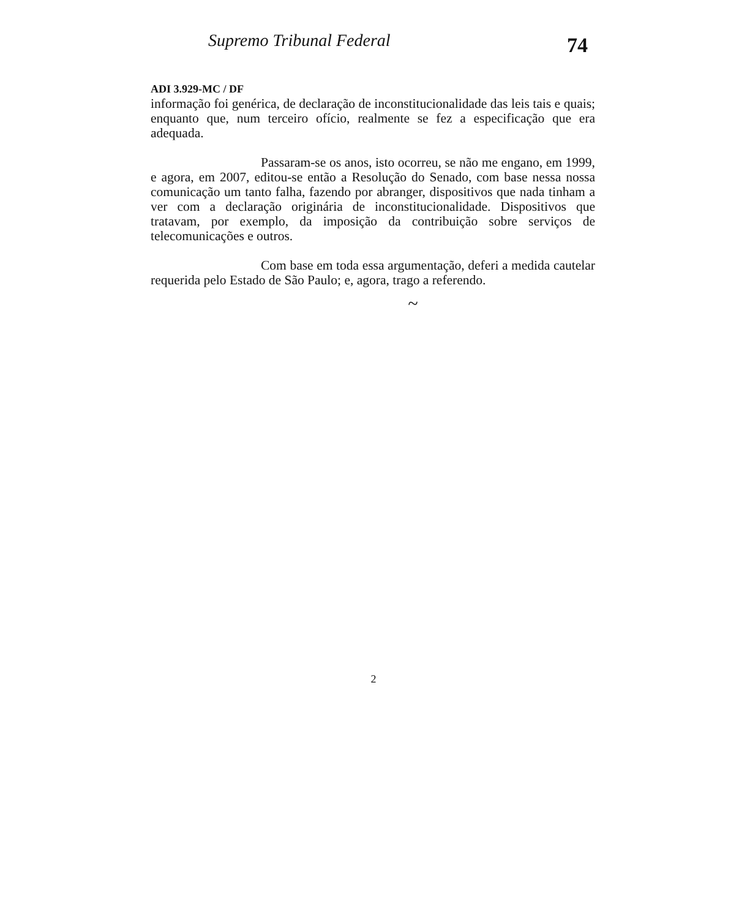Supremo Tribunal Federal
74
ADI 3.929-MC / DF
informação foi genérica, de declaração de inconstitucionalidade das leis tais e quais; enquanto que, num terceiro ofício, realmente se fez a especificação que era adequada.
Passaram-se os anos, isto ocorreu, se não me engano, em 1999, e agora, em 2007, editou-se então a Resolução do Senado, com base nessa nossa comunicação um tanto falha, fazendo por abranger, dispositivos que nada tinham a ver com a declaração originária de inconstitucionalidade. Dispositivos que tratavam, por exemplo, da imposição da contribuição sobre serviços de telecomunicações e outros.
Com base em toda essa argumentação, deferi a medida cautelar requerida pelo Estado de São Paulo; e, agora, trago a referendo.
~
2